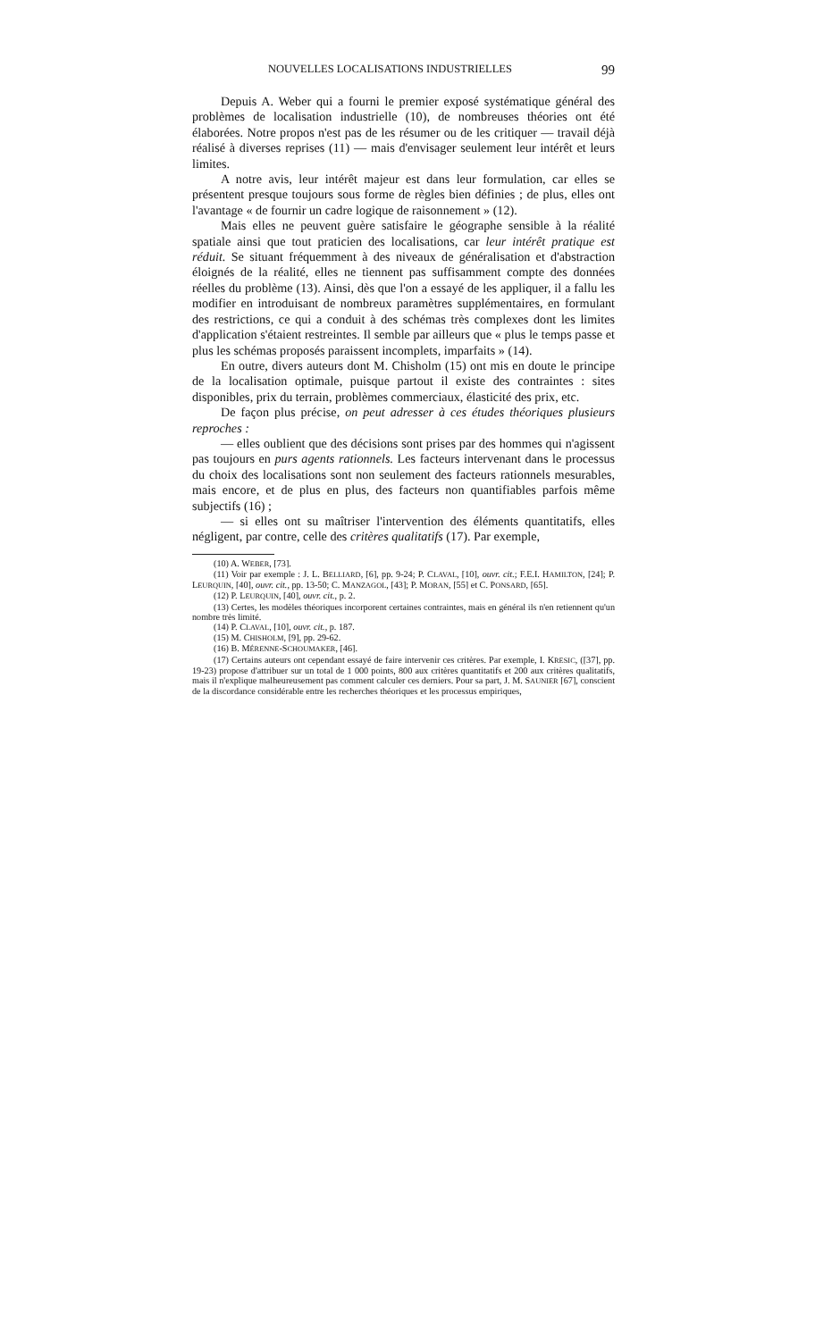NOUVELLES LOCALISATIONS INDUSTRIELLES 99
Depuis A. Weber qui a fourni le premier exposé systématique général des problèmes de localisation industrielle (10), de nombreuses théories ont été élaborées. Notre propos n'est pas de les résumer ou de les critiquer — travail déjà réalisé à diverses reprises (11) — mais d'envisager seulement leur intérêt et leurs limites.
A notre avis, leur intérêt majeur est dans leur formulation, car elles se présentent presque toujours sous forme de règles bien définies ; de plus, elles ont l'avantage « de fournir un cadre logique de raisonnement » (12).
Mais elles ne peuvent guère satisfaire le géographe sensible à la réalité spatiale ainsi que tout praticien des localisations, car leur intérêt pratique est réduit. Se situant fréquemment à des niveaux de généralisation et d'abstraction éloignés de la réalité, elles ne tiennent pas suffisamment compte des données réelles du problème (13). Ainsi, dès que l'on a essayé de les appliquer, il a fallu les modifier en introduisant de nombreux paramètres supplémentaires, en formulant des restrictions, ce qui a conduit à des schémas très complexes dont les limites d'application s'étaient restreintes. Il semble par ailleurs que « plus le temps passe et plus les schémas proposés paraissent incomplets, imparfaits » (14).
En outre, divers auteurs dont M. Chisholm (15) ont mis en doute le principe de la localisation optimale, puisque partout il existe des contraintes : sites disponibles, prix du terrain, problèmes commerciaux, élasticité des prix, etc.
De façon plus précise, on peut adresser à ces études théoriques plusieurs reproches :
— elles oublient que des décisions sont prises par des hommes qui n'agissent pas toujours en purs agents rationnels. Les facteurs intervenant dans le processus du choix des localisations sont non seulement des facteurs rationnels mesurables, mais encore, et de plus en plus, des facteurs non quantifiables parfois même subjectifs (16) ;
— si elles ont su maîtriser l'intervention des éléments quantitatifs, elles négligent, par contre, celle des critères qualitatifs (17). Par exemple,
(10) A. WEBER, [73].
(11) Voir par exemple : J. L. BELLIARD, [6], pp. 9-24; P. CLAVAL, [10], ouvr. cit.; F.E.I. HAMILTON, [24]; P. LEURQUIN, [40], ouvr. cit., pp. 13-50; C. MANZAGOL, [43]; P. MORAN, [55] et C. PONSARD, [65].
(12) P. LEURQUIN, [40], ouvr. cit., p. 2.
(13) Certes, les modèles théoriques incorporent certaines contraintes, mais en général ils n'en retiennent qu'un nombre très limité.
(14) P. CLAVAL, [10], ouvr. cit., p. 187.
(15) M. CHISHOLM, [9], pp. 29-62.
(16) B. MÉRENNE-SCHOUMAKER, [46].
(17) Certains auteurs ont cependant essayé de faire intervenir ces critères. Par exemple, I. KRESIC, ([37], pp. 19-23) propose d'attribuer sur un total de 1 000 points, 800 aux critères quantitatifs et 200 aux critères qualitatifs, mais il n'explique malheureusement pas comment calculer ces derniers. Pour sa part, J. M. SAUNIER [67], conscient de la discordance considérable entre les recherches théoriques et les processus empiriques,